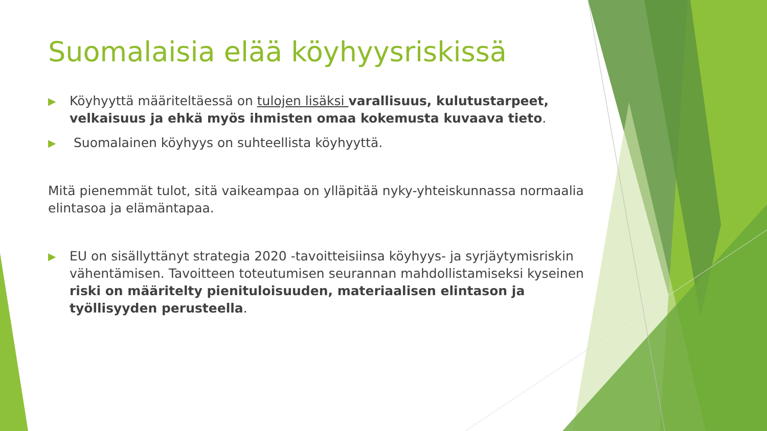Suomalaisia elää köyhyysriskissä
▶ Köyhyyttä määriteltäessä on tulojen lisäksi varallisuus, kulutustarpeet, velkaisuus ja ehkä myös ihmisten omaa kokemusta kuvaava tieto.
▶ Suomalainen köyhyys on suhteellista köyhyyttä.
Mitä pienemmät tulot, sitä vaikeampaa on ylläpitää nyky-yhteiskunnassa normaalia elintasoa ja elämäntapaa.
▶ EU on sisällyttänyt strategia 2020 -tavoitteisiinsa köyhyys- ja syrjäytymisriskin vähentämisen. Tavoitteen toteutumisen seurannan mahdollistamiseksi kyseinen riski on määritelty pienituloisuuden, materiaalisen elintason ja työllisyyden perusteella.